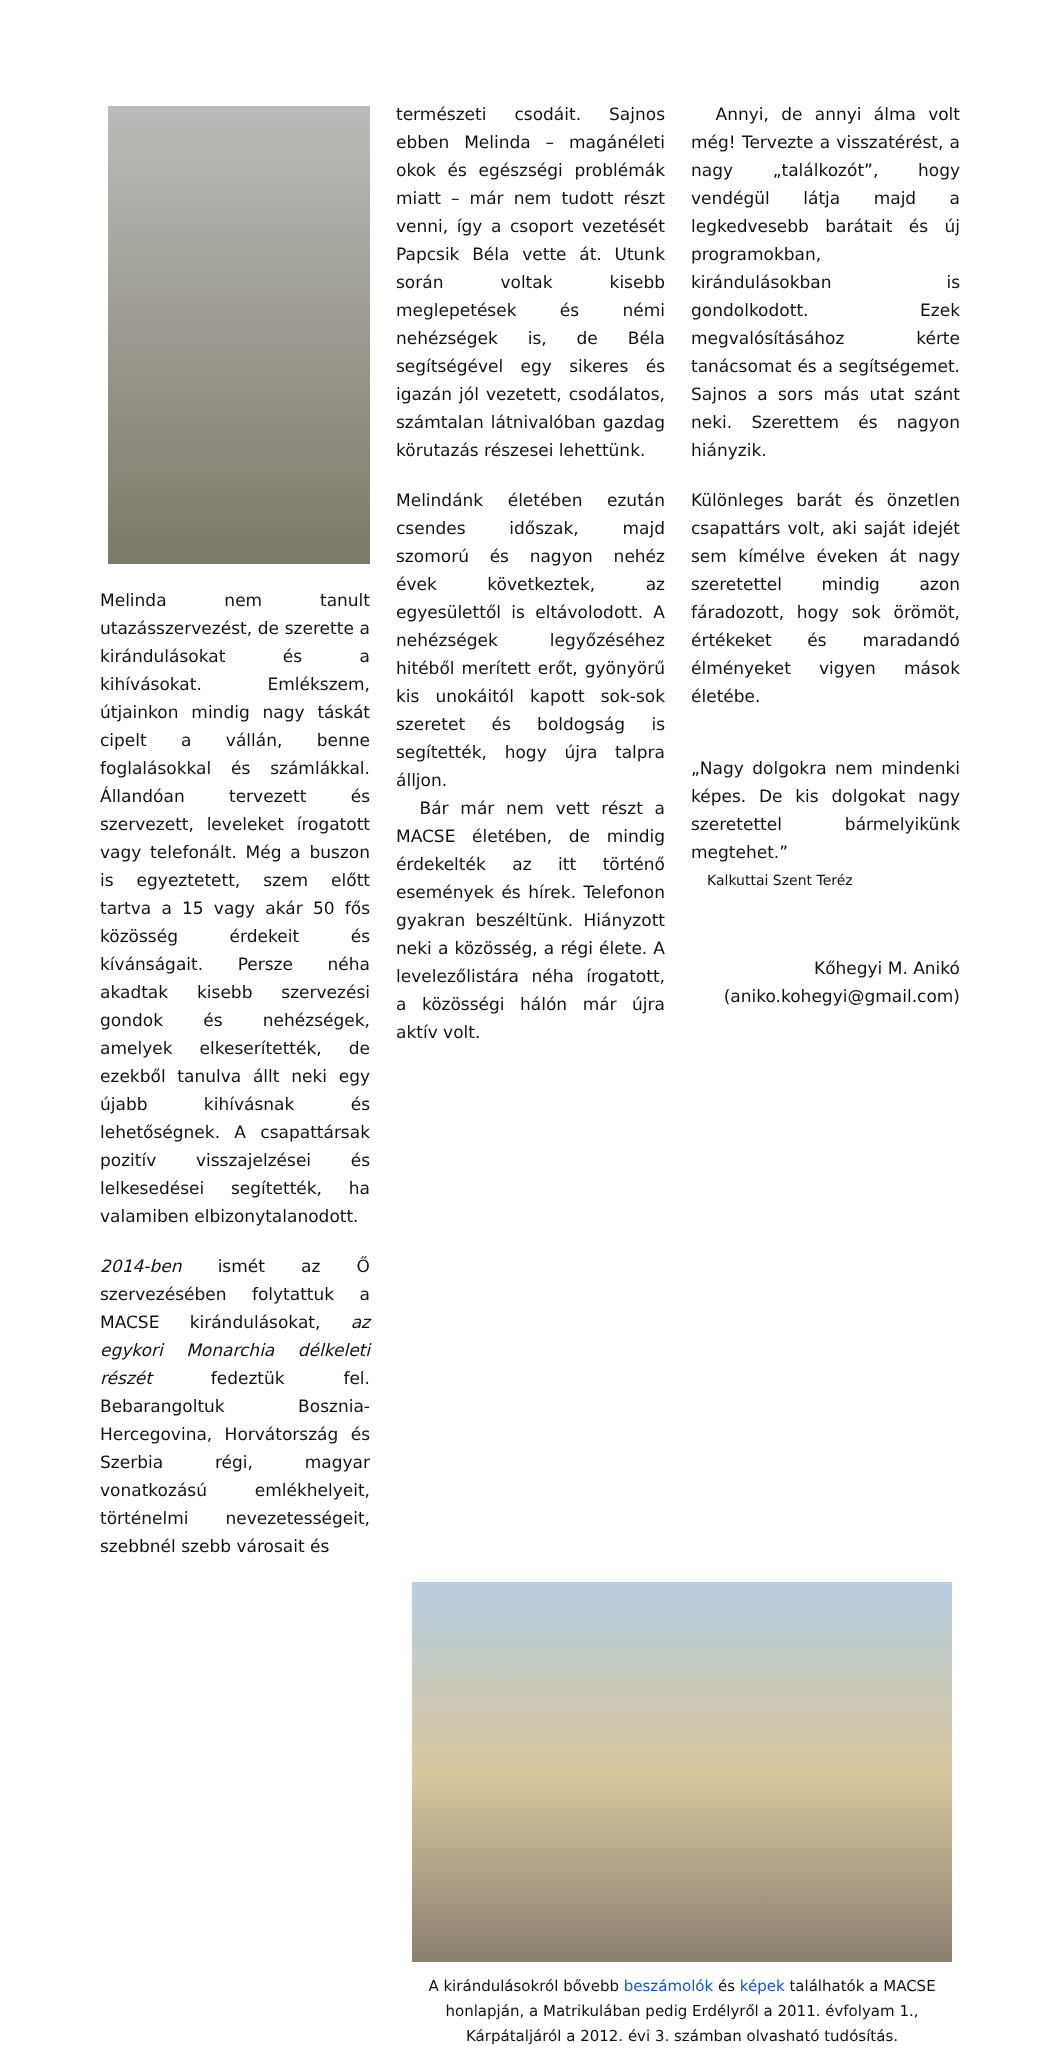Melinda nem tanult utazásszervezést, de szerette a kirándulásokat és a kihívásokat. Emlékszem, útjainkon mindig nagy táskát cipelt a vállán, benne foglalásokkal és számlákkal. Állandóan tervezett és szervezett, leveleket írogatott vagy telefonált. Még a buszon is egyeztetett, szem előtt tartva a 15 vagy akár 50 fős közösség érdekeit és kívánságait. Persze néha akadtak kisebb szervezési gondok és nehézségek, amelyek elkeserítették, de ezekből tanulva állt neki egy újabb kihívásnak és lehetőségnek. A csapattársak pozitív visszajelzései és lelkesedései segítették, ha valamiben elbizonytalanodott.
2014-ben ismét az Ő szervezésében folytattuk a MACSE kirándulásokat, az egykori Monarchia délkeleti részét fedeztük fel. Bebarangoltuk Bosznia-Hercegovina, Horvátország és Szerbia régi, magyar vonatkozású emlékhelyeit, történelmi nevezetességeit, szebbnél szebb városait és
természeti csodáit. Sajnos ebben Melinda – magánéleti okok és egészségi problémák miatt – már nem tudott részt venni, így a csoport vezetését Papcsik Béla vette át. Utunk során voltak kisebb meglepetések és némi nehézségek is, de Béla segítségével egy sikeres és igazán jól vezetett, csodálatos, számtalan látnivalóban gazdag körutazás részesei lehettünk.
Melindánk életében ezután csendes időszak, majd szomorú és nagyon nehéz évek következtek, az egyesülettől is eltávolodott. A nehézségek legyőzéséhez hitéből merített erőt, gyönyörű kis unokáitól kapott sok-sok szeretet és boldogság is segítették, hogy újra talpra álljon.
Bár már nem vett részt a MACSE életében, de mindig érdekelték az itt történő események és hírek. Telefonon gyakran beszéltünk. Hiányzott neki a közösség, a régi élete. A levelezőlistára néha írogatott, a közösségi hálón már újra aktív volt.
Annyi, de annyi álma volt még! Tervezte a visszatérést, a nagy „találkozót”, hogy vendégül látja majd a legkedvesebb barátait és új programokban, kirándulásokban is gondolkodott. Ezek megvalósításához kérte tanácsomat és a segítségemet. Sajnos a sors más utat szánt neki. Szerettem és nagyon hiányzik.
Különleges barát és önzetlen csapattárs volt, aki saját idejét sem kímélve éveken át nagy szeretettel mindig azon fáradozott, hogy sok örömöt, értékeket és maradandó élményeket vigyen mások életébe.
„Nagy dolgokra nem mindenki képes. De kis dolgokat nagy szeretettel bármelyikünk megtehet.”
Kalkuttai Szent Teréz
Kőhegyi M. Anikó
(aniko.kohegyi@gmail.com)
A kirándulásokról bővebb beszámolók és képek találhatók a MACSE honlapján, a Matrikulában pedig Erdélyről a 2011. évfolyam 1., Kárpátaljáról a 2012. évi 3. számban olvasható tudósítás.